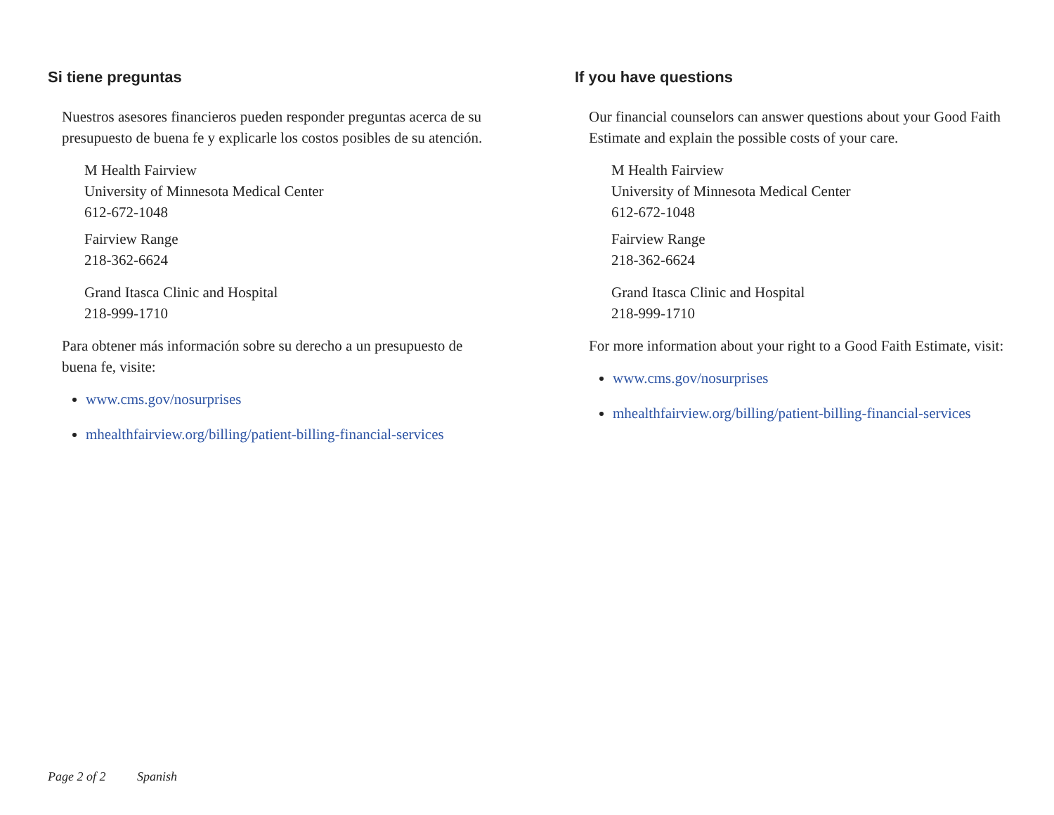Si tiene preguntas
Nuestros asesores financieros pueden responder preguntas acerca de su presupuesto de buena fe y explicarle los costos posibles de su atención.
M Health Fairview
University of Minnesota Medical Center
612-672-1048
Fairview Range
218-362-6624
Grand Itasca Clinic and Hospital
218-999-1710
Para obtener más información sobre su derecho a un presupuesto de buena fe, visite:
www.cms.gov/nosurprises
mhealthfairview.org/billing/patient-billing-financial-services
If you have questions
Our financial counselors can answer questions about your Good Faith Estimate and explain the possible costs of your care.
M Health Fairview
University of Minnesota Medical Center
612-672-1048
Fairview Range
218-362-6624
Grand Itasca Clinic and Hospital
218-999-1710
For more information about your right to a Good Faith Estimate, visit:
www.cms.gov/nosurprises
mhealthfairview.org/billing/patient-billing-financial-services
Page 2 of 2 Spanish